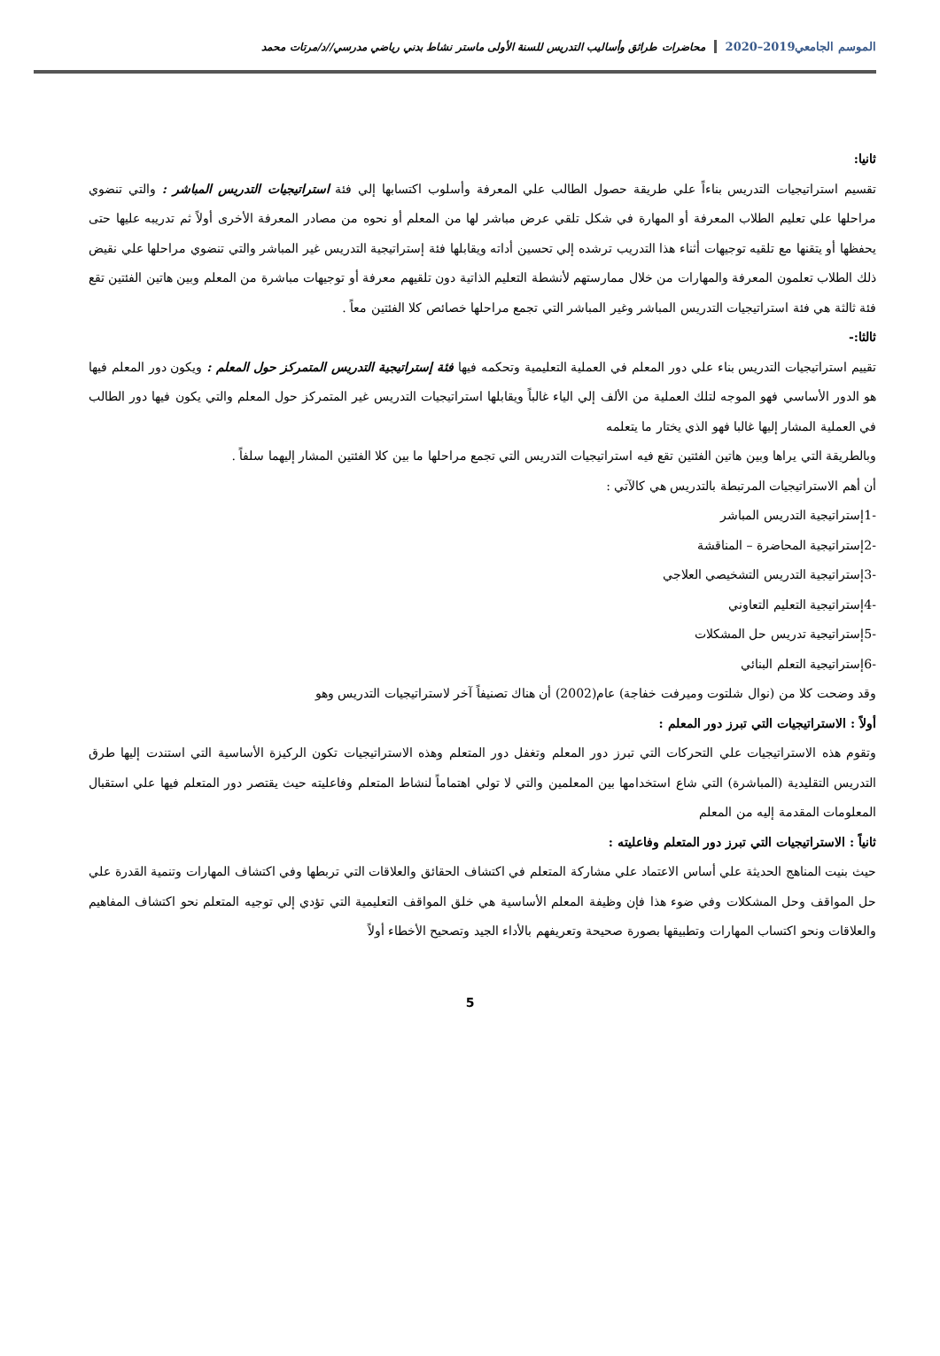الموسم الجامعي2019–2020
محاضرات طرائق وأساليب التدريس للسنة الأولى ماستر نشاط بدني رياضي مدرسي//د/مرتات محمد
ثانيا:
تقسيم استراتيجيات التدريس بناءاً علي طريقة حصول الطالب علي المعرفة وأسلوب اكتسابها إلي فئة استراتيجيات التدريس المباشر : والتي تنضوي مراحلها علي تعليم الطلاب المعرفة أو المهارة في شكل تلقي عرض مباشر لها من المعلم أو نحوه من مصادر المعرفة الأخرى أولاً ثم تدريبه عليها حتى يحفظها أو يتقنها مع تلقيه توجيهات أثناء هذا التدريب ترشده إلي تحسين أداته ويقابلها فئة إستراتيجية التدريس غير المباشر والتي تنضوي مراحلها علي نقيض ذلك الطلاب تعلمون المعرفة والمهارات من خلال ممارستهم لأنشطة التعليم الذاتية دون تلقيهم معرفة أو توجيهات مباشرة من المعلم وبين هاتين الفئتين تقع فئة ثالثة هي فئة استراتيجيات التدريس المباشر وغير المباشر التي تجمع مراحلها خصائص كلا الفئتين معاً .
ثالثا:-
تقييم استراتيجيات التدريس بناء علي دور المعلم في العملية التعليمية وتحكمه فيها فئة إستراتيجية التدريس المتمركز حول المعلم : ويكون دور المعلم فيها هو الدور الأساسي فهو الموجه لتلك العملية من الألف إلي الياء غالباً ويقابلها استراتيجيات التدريس غير المتمركز حول المعلم والتي يكون فيها دور الطالب في العملية المشار إليها غالبا فهو الذي يختار ما يتعلمه
وبالطريقة التي يراها وبين هاتين الفئتين تقع فيه استراتيجيات التدريس التي تجمع مراحلها ما بين كلا الفئتين المشار إليهما سلفاً .
أن أهم الاستراتيجيات المرتبطة بالتدريس هي كالآتي :
-1إستراتيجية التدريس المباشر
-2إستراتيجية المحاضرة – المناقشة
-3إستراتيجية التدريس التشخيصي العلاجي
-4إستراتيجية التعليم التعاوني
-5إستراتيجية تدريس حل المشكلات
-6إستراتيجية التعلم البنائي
وقد وضحت كلا من (نوال شلتوت وميرفت خفاجة) عام(2002) أن هناك تصنيفاً آخر لاستراتيجيات التدريس وهو
أولاً : الاستراتيجيات التي تبرز دور المعلم :
وتقوم هذه الاستراتيجيات علي التحركات التي تبرز دور المعلم وتغفل دور المتعلم وهذه الاستراتيجيات تكون الركيزة الأساسية التي استندت إليها طرق التدريس التقليدية (المباشرة) التي شاع استخدامها بين المعلمين والتي لا تولي اهتماماً لنشاط المتعلم وفاعليته حيث يقتصر دور المتعلم فيها علي استقبال المعلومات المقدمة إليه من المعلم
ثانياً : الاستراتيجيات التي تبرز دور المتعلم وفاعليته :
حيث بنيت المناهج الحديثة علي أساس الاعتماد علي مشاركة المتعلم في اكتشاف الحقائق والعلاقات التي تربطها وفي اكتشاف المهارات وتنمية القدرة علي حل المواقف وحل المشكلات وفي ضوء هذا فإن وظيفة المعلم الأساسية هي خلق المواقف التعليمية التي تؤدي إلي توجيه المتعلم نحو اكتشاف المفاهيم والعلاقات ونحو اكتساب المهارات وتطبيقها بصورة صحيحة وتعريفهم بالأداء الجيد وتصحيح الأخطاء أولاً
5